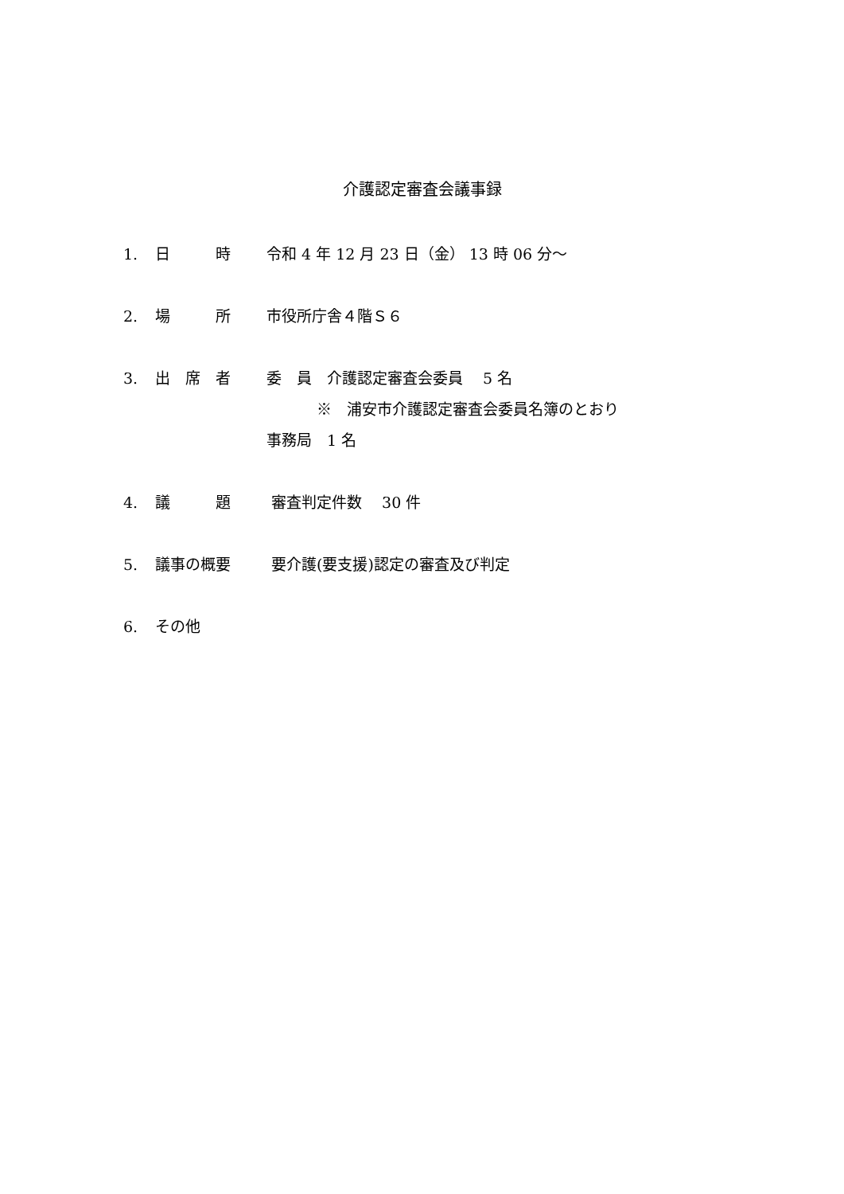介護認定審査会議事録
1. 日　　　時 令和 4 年 12 月 23 日（金） 13 時 06 分～
2. 場　　　所 市役所庁舎４階Ｓ６
3. 出　席　者 委　員　介護認定審査会委員　 5 名
　　　 ※　浦安市介護認定審査会委員名簿のとおり
事務局　1 名
4. 議　　　題 審査判定件数　 30 件
5. 議事の概要 要介護(要支援)認定の審査及び判定
6. その他